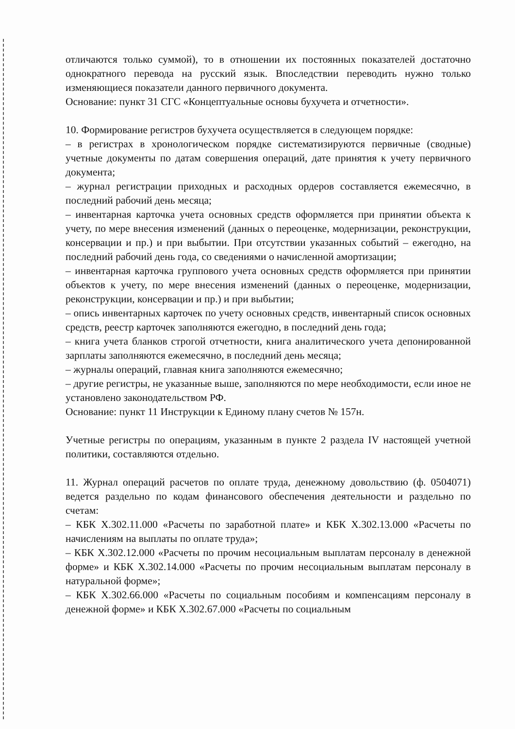отличаются только суммой), то в отношении их постоянных показателей достаточно однократного перевода на русский язык. Впоследствии переводить нужно только изменяющиеся показатели данного первичного документа.
Основание: пункт 31 СГС «Концептуальные основы бухучета и отчетности».
10. Формирование регистров бухучета осуществляется в следующем порядке:
– в регистрах в хронологическом порядке систематизируются первичные (сводные) учетные документы по датам совершения операций, дате принятия к учету первичного документа;
– журнал регистрации приходных и расходных ордеров составляется ежемесячно, в последний рабочий день месяца;
– инвентарная карточка учета основных средств оформляется при принятии объекта к учету, по мере внесения изменений (данных о переоценке, модернизации, реконструкции, консервации и пр.) и при выбытии. При отсутствии указанных событий – ежегодно, на последний рабочий день года, со сведениями о начисленной амортизации;
– инвентарная карточка группового учета основных средств оформляется при принятии объектов к учету, по мере внесения изменений (данных о переоценке, модернизации, реконструкции, консервации и пр.) и при выбытии;
– опись инвентарных карточек по учету основных средств, инвентарный список основных средств, реестр карточек заполняются ежегодно, в последний день года;
– книга учета бланков строгой отчетности, книга аналитического учета депонированной зарплаты заполняются ежемесячно, в последний день месяца;
– журналы операций, главная книга заполняются ежемесячно;
– другие регистры, не указанные выше, заполняются по мере необходимости, если иное не установлено законодательством РФ.
Основание: пункт 11 Инструкции к Единому плану счетов № 157н.
Учетные регистры по операциям, указанным в пункте 2 раздела IV настоящей учетной политики, составляются отдельно.
11. Журнал операций расчетов по оплате труда, денежному довольствию (ф. 0504071) ведется раздельно по кодам финансового обеспечения деятельности и раздельно по счетам:
– КБК X.302.11.000 «Расчеты по заработной плате» и КБК X.302.13.000 «Расчеты по начислениям на выплаты по оплате труда»;
– КБК X.302.12.000 «Расчеты по прочим несоциальным выплатам персоналу в денежной форме» и КБК X.302.14.000 «Расчеты по прочим несоциальным выплатам персоналу в натуральной форме»;
– КБК X.302.66.000 «Расчеты по социальным пособиям и компенсациям персоналу в денежной форме» и КБК X.302.67.000 «Расчеты по социальным